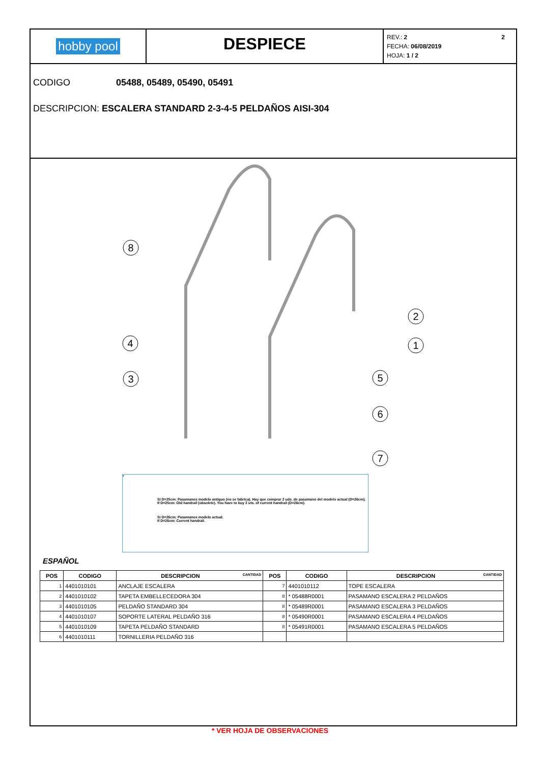hobby pool
DESPIECE
REV.: 2 2
FECHA: 06/08/2019
HOJA: 1 / 2
CODIGO 05488, 05489, 05490, 05491
DESCRIPCION: ESCALERA STANDARD 2-3-4-5 PELDAÑOS AISI-304
8
2
1
4
3
5
6
7
*
Si D=25cm: Pasamanos modelo antiguo (no se fabrica). Hay que comprar 2 uds. de pasamano del modelo actual (D=26cm).
If D=25cm: Old handrail (obsolete). You have to buy 2 uts. of current handrail (D=26cm).
Si D=26cm: Pasamanos modelo actual.
If D=26cm: Current handrail.
ESPAÑOL
| POS | CODIGO | DESCRIPCION CANTIDAD | POS | CODIGO | DESCRIPCION CANTIDAD |
| --- | --- | --- | --- | --- | --- |
| 1 | 4401010101 | ANCLAJE ESCALERA | 7 | 4401010112 | TOPE ESCALERA |
| 2 | 4401010102 | TAPETA EMBELLECEDORA 304 | 8 | * 05488R0001 | PASAMANO ESCALERA 2 PELDAÑOS |
| 3 | 4401010105 | PELDAÑO STANDARD 304 | 8 | * 05489R0001 | PASAMANO ESCALERA 3 PELDAÑOS |
| 4 | 4401010107 | SOPORTE LATERAL PELDAÑO 316 | 8 | * 05490R0001 | PASAMANO ESCALERA 4 PELDAÑOS |
| 5 | 4401010109 | TAPETA PELDAÑO STANDARD | 8 | * 05491R0001 | PASAMANO ESCALERA 5 PELDAÑOS |
| 6 | 4401010111 | TORNILLERIA PELDAÑO 316 | | | |
* VER HOJA DE OBSERVACIONES